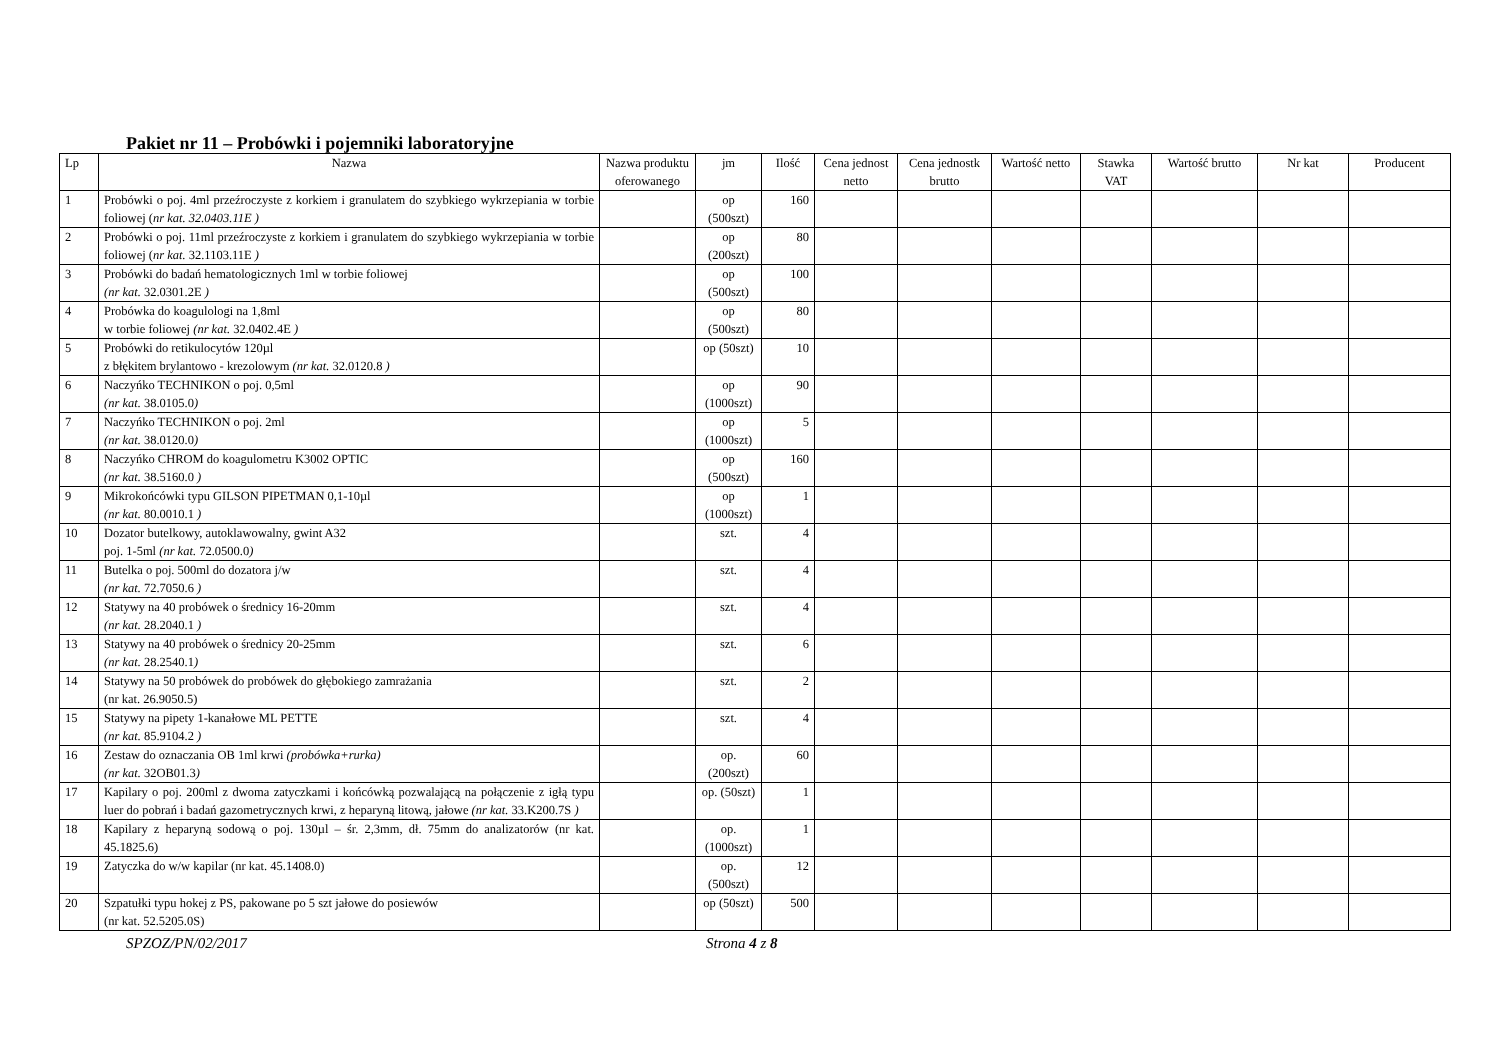Pakiet nr 11 – Probówki i pojemniki laboratoryjne
| Lp | Nazwa | Nazwa produktu oferowanego | jm | Ilość | Cena jednost netto | Cena jednostk brutto | Wartość netto | Stawka VAT | Wartość brutto | Nr kat | Producent |
| --- | --- | --- | --- | --- | --- | --- | --- | --- | --- | --- | --- |
| 1 | Probówki o poj. 4ml przeźroczyste z korkiem i granulatem do szybkiego wykrzepiania w torbie foliowej ( nr kat. 32.0403.11E ) | | op (500szt) | 160 | | | | | | | |
| 2 | Probówki o poj. 11ml przeźroczyste z korkiem i granulatem do szybkiego wykrzepiania w torbie foliowej ( nr kat. 32.1103.11E ) | | op (200szt) | 80 | | | | | | | |
| 3 | Probówki do badań hematologicznych 1ml w torbie foliowej (nr kat. 32.0301.2E ) | | op (500szt) | 100 | | | | | | | |
| 4 | Probówka do koagulologi na 1,8ml w torbie foliowej (nr kat. 32.0402.4E ) | | op (500szt) | 80 | | | | | | | |
| 5 | Probówki do retikulocytów 120µl z błękitem brylantowo - krezolowym (nr kat. 32.0120.8 ) | | op (50szt) | 10 | | | | | | | |
| 6 | Naczyńko TECHNIKON o poj. 0,5ml (nr kat. 38.0105.0 ) | | op (1000szt) | 90 | | | | | | | |
| 7 | Naczyńko TECHNIKON o poj. 2ml (nr kat. 38.0120.0 ) | | op (1000szt) | 5 | | | | | | | |
| 8 | Naczyńko CHROM do koagulometru K3002 OPTIC (nr kat. 38.5160.0 ) | | op (500szt) | 160 | | | | | | | |
| 9 | Mikrokońcówki typu GILSON PIPETMAN 0,1-10µl (nr kat. 80.0010.1 ) | | op (1000szt) | 1 | | | | | | | |
| 10 | Dozator butelkowy, autoklawowalny, gwint A32 poj. 1-5ml (nr kat. 72.0500.0 ) | | szt. | 4 | | | | | | | |
| 11 | Butelka o poj. 500ml do dozatora j/w (nr kat. 72.7050.6 ) | | szt. | 4 | | | | | | | |
| 12 | Statywy na 40 probówek o średnicy 16-20mm (nr kat. 28.2040.1 ) | | szt. | 4 | | | | | | | |
| 13 | Statywy na 40 probówek o średnicy 20-25mm (nr kat. 28.2540.1 ) | | szt. | 6 | | | | | | | |
| 14 | Statywy na 50 probówek do probówek do głębokiego zamrażania (nr kat. 26.9050.5) | | szt. | 2 | | | | | | | |
| 15 | Statywy na pipety 1-kanałowe ML PETTE (nr kat. 85.9104.2 ) | | szt. | 4 | | | | | | | |
| 16 | Zestaw do oznaczania OB 1ml krwi (probówka+rurka) (nr kat. 32OB01.3 ) | | op. (200szt) | 60 | | | | | | | |
| 17 | Kapilary o poj. 200ml z dwoma zatyczkami i końcówką pozwalającą na połączenie z igłą typu luer do pobrań i badań gazometrycznych krwi, z heparyną litową, jałowe (nr kat. 33.K200.7S ) | | op. (50szt) | 1 | | | | | | | |
| 18 | Kapilary z heparyną sodową o poj. 130µl – śr. 2,3mm, dł. 75mm do analizatorów (nr kat. 45.1825.6) | | op. (1000szt) | 1 | | | | | | | |
| 19 | Zatyczka do w/w kapilar (nr kat. 45.1408.0) | | op. (500szt) | 12 | | | | | | | |
| 20 | Szpatułki typu hokej z PS, pakowane po 5 szt jałowe do posiewów (nr kat. 52.5205.0S) | | op (50szt) | 500 | | | | | | | |
SPZOZ/PN/02/2017 Strona 4 z 8